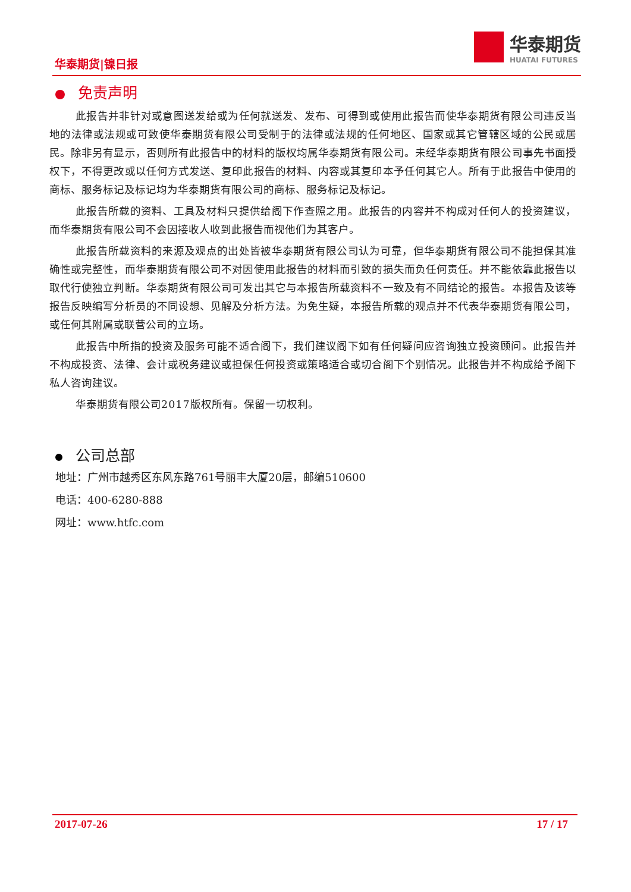华泰期货|镍日报
华泰期货
HUATAI FUTURES
免责声明
此报告并非针对或意图送发给或为任何就送发、发布、可得到或使用此报告而使华泰期货有限公司违反当地的法律或法规或可致使华泰期货有限公司受制于的法律或法规的任何地区、国家或其它管辖区域的公民或居民。除非另有显示，否则所有此报告中的材料的版权均属华泰期货有限公司。未经华泰期货有限公司事先书面授权下，不得更改或以任何方式发送、复印此报告的材料、内容或其复印本予任何其它人。所有于此报告中使用的商标、服务标记及标记均为华泰期货有限公司的商标、服务标记及标记。
此报告所载的资料、工具及材料只提供给阁下作查照之用。此报告的内容并不构成对任何人的投资建议，而华泰期货有限公司不会因接收人收到此报告而视他们为其客户。
此报告所载资料的来源及观点的出处皆被华泰期货有限公司认为可靠，但华泰期货有限公司不能担保其准确性或完整性，而华泰期货有限公司不对因使用此报告的材料而引致的损失而负任何责任。并不能依靠此报告以取代行使独立判断。华泰期货有限公司可发出其它与本报告所载资料不一致及有不同结论的报告。本报告及该等报告反映编写分析员的不同设想、见解及分析方法。为免生疑，本报告所载的观点并不代表华泰期货有限公司，或任何其附属或联营公司的立场。
此报告中所指的投资及服务可能不适合阁下，我们建议阁下如有任何疑问应咨询独立投资顾问。此报告并不构成投资、法律、会计或税务建议或担保任何投资或策略适合或切合阁下个别情况。此报告并不构成给予阁下私人咨询建议。
华泰期货有限公司2017版权所有。保留一切权利。
公司总部
地址：广州市越秀区东风东路761号丽丰大厦20层，邮编510600
电话：400-6280-888
网址：www.htfc.com
2017-07-26 17 / 17